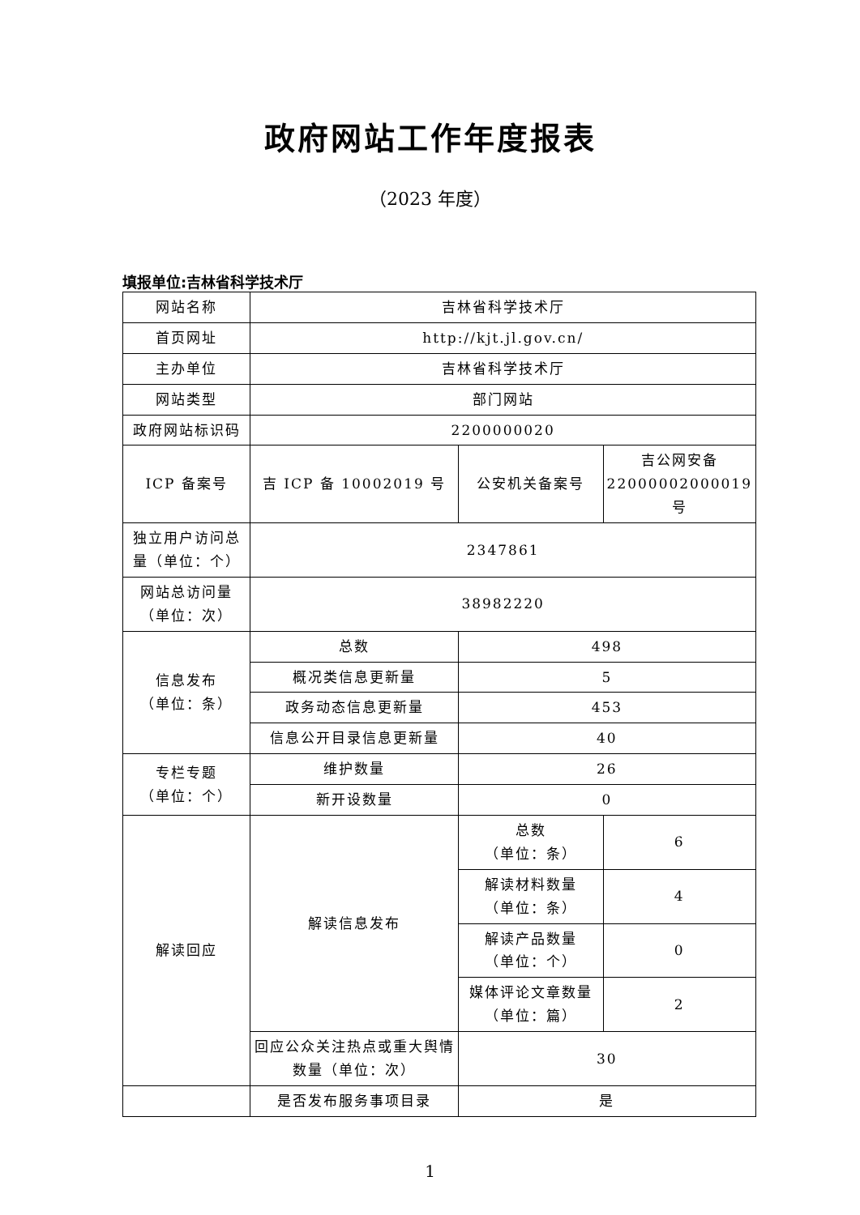政府网站工作年度报表
（2023 年度）
填报单位:吉林省科学技术厅
| 网站名称 | 吉林省科学技术厅 | | |
| 首页网址 | http://kjt.jl.gov.cn/ | | |
| 主办单位 | 吉林省科学技术厅 | | |
| 网站类型 | 部门网站 | | |
| 政府网站标识码 | 2200000020 | | |
| ICP 备案号 | 吉 ICP 备 10002019 号 | 公安机关备案号 | 吉公网安备 22000002000019 号 |
| 独立用户访问总量（单位：个） | 2347861 | | |
| 网站总访问量（单位：次） | 38982220 | | |
| 信息发布 （单位：条） | 总数 | 498 | |
| | 概况类信息更新量 | 5 | |
| | 政务动态信息更新量 | 453 | |
| | 信息公开目录信息更新量 | 40 | |
| 专栏专题 （单位：个） | 维护数量 | 26 | |
| | 新开设数量 | 0 | |
| 解读回应 | 解读信息发布 | 总数 （单位：条） | 6 |
| | | 解读材料数量 （单位：条） | 4 |
| | | 解读产品数量 （单位：个） | 0 |
| | | 媒体评论文章数量 （单位：篇） | 2 |
| | 回应公众关注热点或重大舆情数量（单位：次） | 30 | |
| | 是否发布服务事项目录 | 是 | |
1